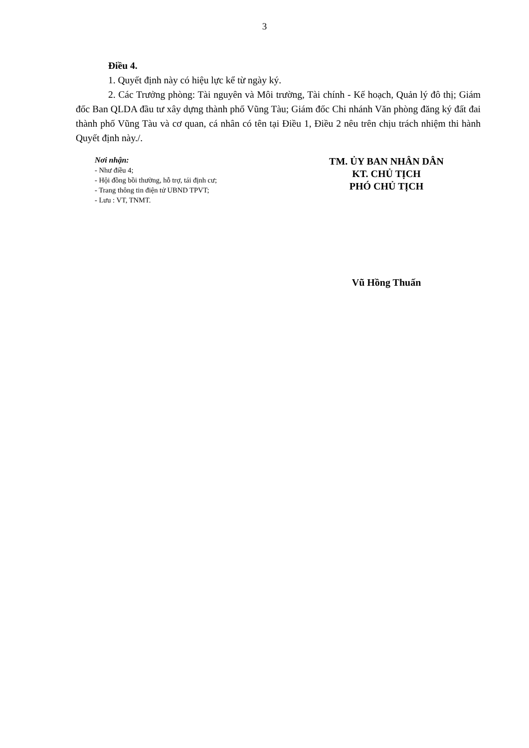3
Điều 4.
1. Quyết định này có hiệu lực kể từ ngày ký.
2. Các Trưởng phòng: Tài nguyên và Môi trường, Tài chính - Kế hoạch, Quản lý đô thị; Giám đốc Ban QLDA đầu tư xây dựng thành phố Vũng Tàu; Giám đốc Chi nhánh Văn phòng đăng ký đất đai thành phố Vũng Tàu và cơ quan, cá nhân có tên tại Điều 1, Điều 2 nêu trên chịu trách nhiệm thi hành Quyết định này./.
Nơi nhận:
- Như điều 4;
- Hội đồng bồi thường, hỗ trợ, tái định cư;
- Trang thông tin điện tử UBND TPVT;
- Lưu : VT, TNMT.
TM. ỦY BAN NHÂN DÂN
KT. CHỦ TỊCH
PHÓ CHỦ TỊCH
Vũ Hồng Thuấn